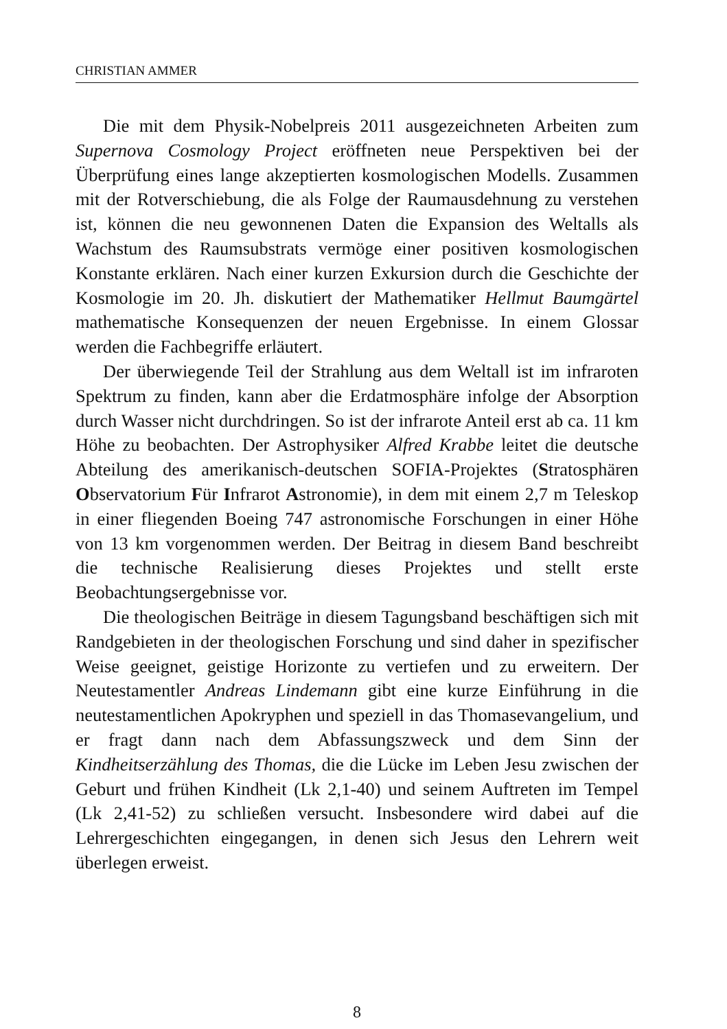CHRISTIAN AMMER
Die mit dem Physik-Nobelpreis 2011 ausgezeichneten Arbeiten zum Supernova Cosmology Project eröffneten neue Perspektiven bei der Überprüfung eines lange akzeptierten kosmologischen Modells. Zusammen mit der Rotverschiebung, die als Folge der Raumausdehnung zu verstehen ist, können die neu gewonnenen Daten die Expansion des Weltalls als Wachstum des Raumsubstrats vermöge einer positiven kosmologischen Konstante erklären. Nach einer kurzen Exkursion durch die Geschichte der Kosmologie im 20. Jh. diskutiert der Mathematiker Hellmut Baumgärtel mathematische Konsequenzen der neuen Ergebnisse. In einem Glossar werden die Fachbegriffe erläutert.
Der überwiegende Teil der Strahlung aus dem Weltall ist im infraroten Spektrum zu finden, kann aber die Erdatmosphäre infolge der Absorption durch Wasser nicht durchdringen. So ist der infrarote Anteil erst ab ca. 11 km Höhe zu beobachten. Der Astrophysiker Alfred Krabbe leitet die deutsche Abteilung des amerikanisch-deutschen SOFIA-Projektes (Stratosphären Observatorium Für Infrarot Astronomie), in dem mit einem 2,7 m Teleskop in einer fliegenden Boeing 747 astronomische Forschungen in einer Höhe von 13 km vorgenommen werden. Der Beitrag in diesem Band beschreibt die technische Realisierung dieses Projektes und stellt erste Beobachtungsergebnisse vor.
Die theologischen Beiträge in diesem Tagungsband beschäftigen sich mit Randgebieten in der theologischen Forschung und sind daher in spezifischer Weise geeignet, geistige Horizonte zu vertiefen und zu erweitern. Der Neutestamentler Andreas Lindemann gibt eine kurze Einführung in die neutestamentlichen Apokryphen und speziell in das Thomasevangelium, und er fragt dann nach dem Abfassungszweck und dem Sinn der Kindheitserzählung des Thomas, die die Lücke im Leben Jesu zwischen der Geburt und frühen Kindheit (Lk 2,1-40) und seinem Auftreten im Tempel (Lk 2,41-52) zu schließen versucht. Insbesondere wird dabei auf die Lehrergeschichten eingegangen, in denen sich Jesus den Lehrern weit überlegen erweist.
8